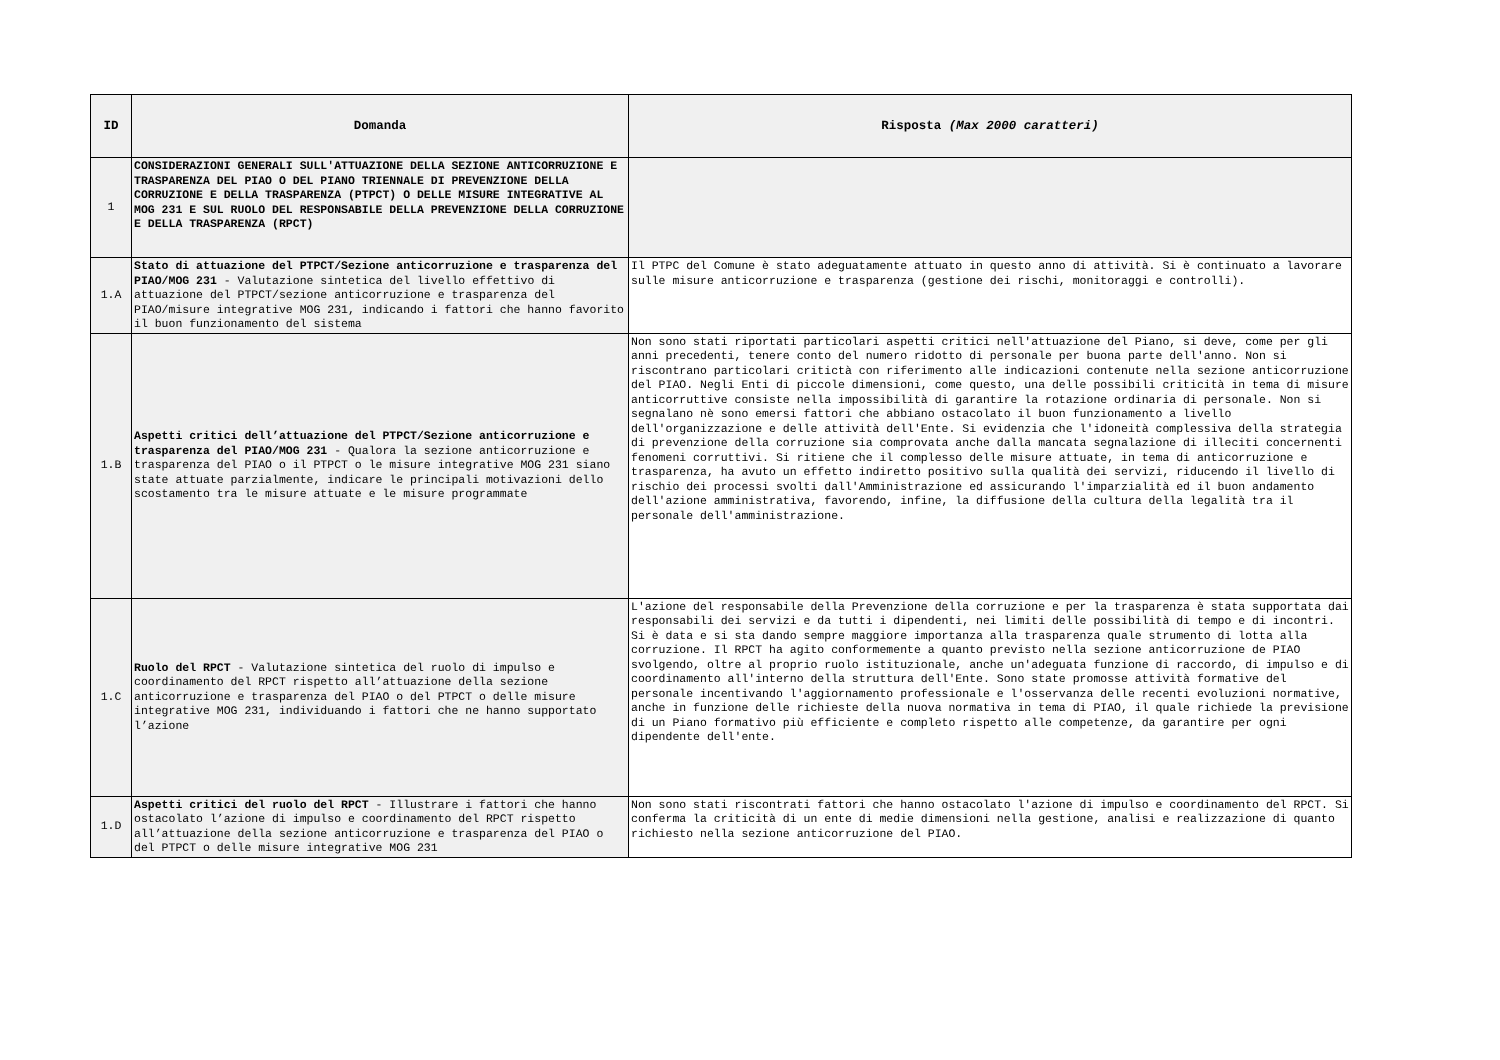| ID | Domanda | Risposta (Max 2000 caratteri) |
| --- | --- | --- |
| 1 | CONSIDERAZIONI GENERALI SULL'ATTUAZIONE DELLA SEZIONE ANTICORRUZIONE E TRASPARENZA DEL PIAO O DEL PIANO TRIENNALE DI PREVENZIONE DELLA CORRUZIONE E DELLA TRASPARENZA (PTPCT) O DELLE MISURE INTEGRATIVE AL MOG 231 E SUL RUOLO DEL RESPONSABILE DELLA PREVENZIONE DELLA CORRUZIONE E DELLA TRASPARENZA (RPCT) | |
| 1.A | Stato di attuazione del PTPCT/Sezione anticorruzione e trasparenza del PIAO/MOG 231 - Valutazione sintetica del livello effettivo di attuazione del PTPCT/sezione anticorruzione e trasparenza del PIAO/misure integrative MOG 231, indicando i fattori che hanno favorito il buon funzionamento del sistema | Il PTPC del Comune è stato adeguatamente attuato in questo anno di attività. Si è continuato a lavorare sulle misure anticorruzione e trasparenza (gestione dei rischi, monitoraggi e controlli). |
| 1.B | Aspetti critici dell’attuazione del PTPCT/Sezione anticorruzione e trasparenza del PIAO/MOG 231 - Qualora la sezione anticorruzione e trasparenza del PIAO o il PTPCT o le misure integrative MOG 231 siano state attuate parzialmente, indicare le principali motivazioni dello scostamento tra le misure attuate e le misure programmate | Non sono stati riportati particolari aspetti critici nell'attuazione del Piano, si deve, come per gli anni precedenti, tenere conto del numero ridotto di personale per buona parte dell'anno. Non si riscontrano particolari critictà con riferimento alle indicazioni contenute nella sezione anticorruzione del PIAO. Negli Enti di piccole dimensioni, come questo, una delle possibili criticità in tema di misure anticorruttive consiste nella impossibilità di garantire la rotazione ordinaria di personale. Non si segnalano nè sono emersi fattori che abbiano ostacolato il buon funzionamento a livello dell'organizzazione e delle attività dell'Ente. Si evidenzia che l'idoneità complessiva della strategia di prevenzione della corruzione sia comprovata anche dalla mancata segnalazione di illeciti concernenti fenomeni corruttivi. Si ritiene che il complesso delle misure attuate, in tema di anticorruzione e trasparenza, ha avuto un effetto indiretto positivo sulla qualità dei servizi, riducendo il livello di rischio dei processi svolti dall'Amministrazione ed assicurando l'imparzialità ed il buon andamento dell'azione amministrativa, favorendo, infine, la diffusione della cultura della legalità tra il personale dell'amministrazione. |
| 1.C | Ruolo del RPCT - Valutazione sintetica del ruolo di impulso e coordinamento del RPCT rispetto all’attuazione della sezione anticorruzione e trasparenza del PIAO o del PTPCT o delle misure integrative MOG 231, individuando i fattori che ne hanno supportato l’azione | L'azione del responsabile della Prevenzione della corruzione e per la trasparenza è stata supportata dai responsabili dei servizi e da tutti i dipendenti, nei limiti delle possibilità di tempo e di incontri. Si è data e si sta dando sempre maggiore importanza alla trasparenza quale strumento di lotta alla corruzione. Il RPCT ha agito conformemente a quanto previsto nella sezione anticorruzione de PIAO svolgendo, oltre al proprio ruolo istituzionale, anche un'adeguata funzione di raccordo, di impulso e di coordinamento all'interno della struttura dell'Ente. Sono state promosse attività formative del personale incentivando l'aggiornamento professionale e l'osservanza delle recenti evoluzioni normative, anche in funzione delle richieste della nuova normativa in tema di PIAO, il quale richiede la previsione di un Piano formativo più efficiente e completo rispetto alle competenze, da garantire per ogni dipendente dell'ente. |
| 1.D | Aspetti critici del ruolo del RPCT - Illustrare i fattori che hanno ostacolato l’azione di impulso e coordinamento del RPCT rispetto all’attuazione della sezione anticorruzione e trasparenza del PIAO o del PTPCT o delle misure integrative MOG 231 | Non sono stati riscontrati fattori che hanno ostacolato l'azione di impulso e coordinamento del RPCT. Si conferma la criticità di un ente di medie dimensioni nella gestione, analisi e realizzazione di quanto richiesto nella sezione anticorruzione del PIAO. |